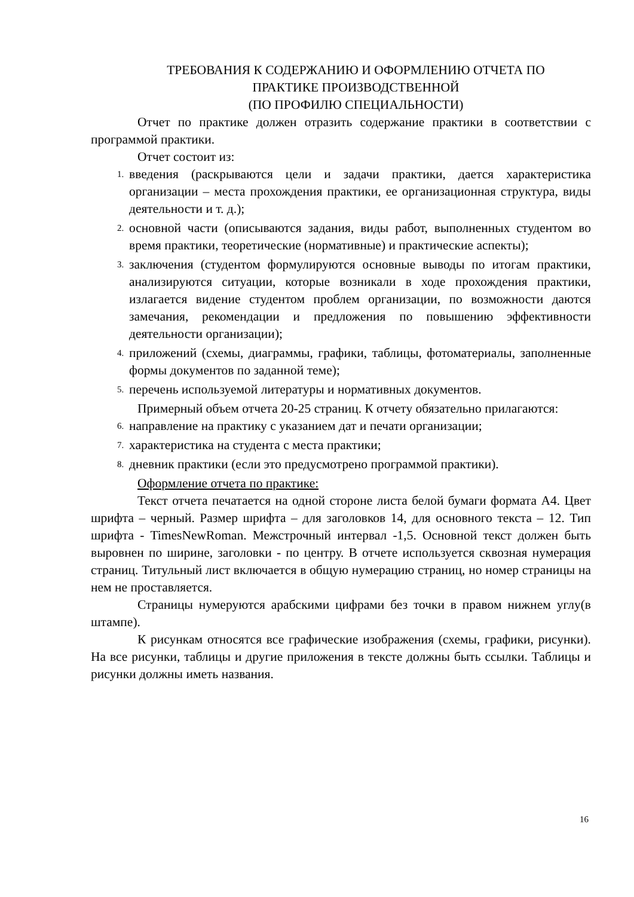ТРЕБОВАНИЯ К СОДЕРЖАНИЮ И ОФОРМЛЕНИЮ ОТЧЕТА ПО
ПРАКТИКЕ ПРОИЗВОДСТВЕННОЙ
(ПО ПРОФИЛЮ СПЕЦИАЛЬНОСТИ)
Отчет по практике должен отразить содержание практики в соответствии с программой практики.
Отчет состоит из:
1.
введения (раскрываются цели и задачи практики, дается характеристика организации – места прохождения практики, ее организационная структура, виды деятельности и т. д.);
2.
основной части (описываются задания, виды работ, выполненных студентом во время практики, теоретические (нормативные) и практические аспекты);
3.
заключения (студентом формулируются основные выводы по итогам практики, анализируются ситуации, которые возникали в ходе прохождения практики, излагается видение студентом проблем организации, по возможности даются замечания, рекомендации и предложения по повышению эффективности деятельности организации);
4.
приложений (схемы, диаграммы, графики, таблицы, фотоматериалы, заполненные формы документов по заданной теме);
5.
перечень используемой литературы и нормативных документов.
Примерный объем отчета 20-25 страниц. К отчету обязательно прилагаются:
6.
направление на практику с указанием дат и печати организации;
7.
характеристика на студента с места практики;
8.
дневник практики (если это предусмотрено программой практики).
Оформление отчета по практике:
Текст отчета печатается на одной стороне листа белой бумаги формата А4. Цвет шрифта – черный. Размер шрифта – для заголовков 14, для основного текста – 12. Тип шрифта - TimesNewRoman. Межстрочный интервал -1,5. Основной текст должен быть выровнен по ширине, заголовки - по центру. В отчете используется сквозная нумерация страниц. Титульный лист включается в общую нумерацию страниц, но номер страницы на нем не проставляется.
Страницы нумеруются арабскими цифрами без точки в правом нижнем углу(в штампе).
К рисункам относятся все графические изображения (схемы, графики, рисунки). На все рисунки, таблицы и другие приложения в тексте должны быть ссылки. Таблицы и рисунки должны иметь названия.
16